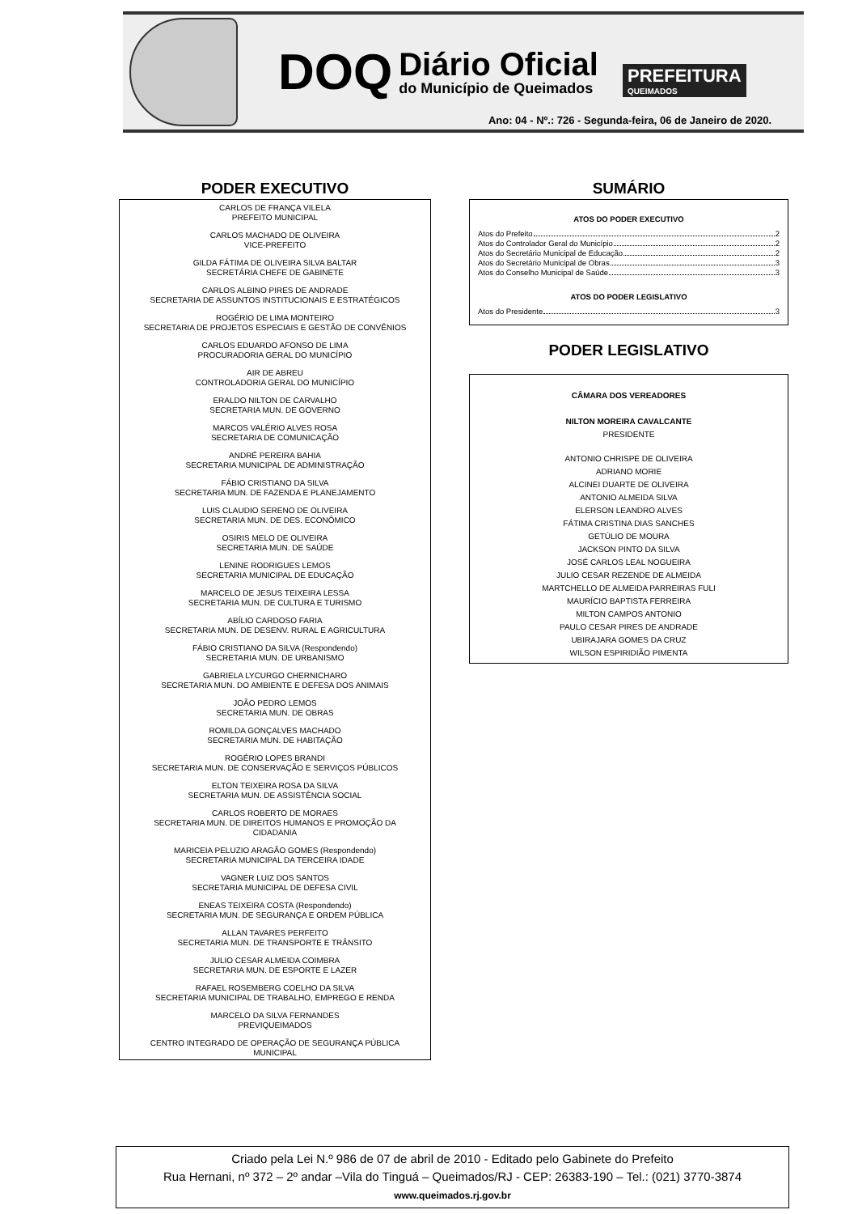DOQ
Diário Oficial
do Município de Queimados
PREFEITURA
QUEIMADOS
Ano: 04 - Nº.: 726 - Segunda-feira, 06 de Janeiro de 2020.
PODER EXECUTIVO
CARLOS DE FRANÇA VILELA
PREFEITO MUNICIPAL
CARLOS MACHADO DE OLIVEIRA
VICE-PREFEITO
GILDA FÁTIMA DE OLIVEIRA SILVA BALTAR
SECRETÁRIA CHEFE DE GABINETE
CARLOS ALBINO PIRES DE ANDRADE
SECRETARIA DE ASSUNTOS INSTITUCIONAIS E ESTRATÉGICOS
ROGÉRIO DE LIMA MONTEIRO
SECRETARIA DE PROJETOS ESPECIAIS E GESTÃO DE CONVÊNIOS
CARLOS EDUARDO AFONSO DE LIMA
PROCURADORIA GERAL DO MUNICÍPIO
AIR DE ABREU
CONTROLADORIA GERAL DO MUNICÍPIO
ERALDO NILTON DE CARVALHO
SECRETARIA MUN. DE GOVERNO
MARCOS VALÉRIO ALVES ROSA
SECRETARIA DE COMUNICAÇÃO
ANDRÉ PEREIRA BAHIA
SECRETARIA MUNICIPAL DE ADMINISTRAÇÃO
FÁBIO CRISTIANO DA SILVA
SECRETARIA MUN. DE FAZENDA E PLANEJAMENTO
LUIS CLAUDIO SERENO DE OLIVEIRA
SECRETARIA MUN. DE DES. ECONÔMICO
OSIRIS MELO DE OLIVEIRA
SECRETARIA MUN. DE SAÚDE
LENINE RODRIGUES LEMOS
SECRETARIA MUNICIPAL DE EDUCAÇÃO
MARCELO DE JESUS TEIXEIRA LESSA
SECRETARIA MUN. DE CULTURA E TURISMO
ABÍLIO CARDOSO FARIA
SECRETARIA MUN. DE DESENV. RURAL E AGRICULTURA
FÁBIO CRISTIANO DA SILVA (Respondendo)
SECRETARIA MUN. DE URBANISMO
GABRIELA LYCURGO CHERNICHARO
SECRETARIA MUN. DO AMBIENTE E DEFESA DOS ANIMAIS
JOÃO PEDRO LEMOS
SECRETARIA MUN. DE OBRAS
ROMILDA GONÇALVES MACHADO
SECRETARIA MUN. DE HABITAÇÃO
ROGÉRIO LOPES BRANDI
SECRETARIA MUN. DE CONSERVAÇÃO E SERVIÇOS PÚBLICOS
ELTON TEIXEIRA ROSA DA SILVA
SECRETARIA MUN. DE ASSISTÊNCIA SOCIAL
CARLOS ROBERTO DE MORAES
SECRETARIA MUN. DE DIREITOS HUMANOS E PROMOÇÃO DA
CIDADANIA
MARICEIA PELUZIO ARAGÃO GOMES (Respondendo)
SECRETARIA MUNICIPAL DA TERCEIRA IDADE
VAGNER LUIZ DOS SANTOS
SECRETARIA MUNICIPAL DE DEFESA CIVIL
ENEAS TEIXEIRA COSTA (Respondendo)
SECRETARIA MUN. DE SEGURANÇA E ORDEM PÚBLICA
ALLAN TAVARES PERFEITO
SECRETARIA MUN. DE TRANSPORTE E TRÂNSITO
JULIO CESAR ALMEIDA COIMBRA
SECRETARIA MUN. DE ESPORTE E LAZER
RAFAEL ROSEMBERG COELHO DA SILVA
SECRETARIA MUNICIPAL DE TRABALHO, EMPREGO E RENDA
MARCELO DA SILVA FERNANDES
PREVIQUEIMADOS
CENTRO INTEGRADO DE OPERAÇÃO DE SEGURANÇA PÚBLICA
MUNICIPAL
SUMÁRIO
ATOS DO PODER EXECUTIVO
Atos do Prefeito 2
Atos do Controlador Geral do Município 2
Atos do Secretário Municipal de Educação 2
Atos do Secretário Municipal de Obras 3
Atos do Conselho Municipal de Saúde 3
ATOS DO PODER LEGISLATIVO
Atos do Presidente 3
PODER LEGISLATIVO
CÂMARA DOS VEREADORES
NILTON MOREIRA CAVALCANTE
PRESIDENTE
ANTONIO CHRISPE DE OLIVEIRA
ADRIANO MORIE
ALCINEI DUARTE DE OLIVEIRA
ANTONIO ALMEIDA SILVA
ELERSON LEANDRO ALVES
FÁTIMA CRISTINA DIAS SANCHES
GETÚLIO DE MOURA
JACKSON PINTO DA SILVA
JOSÉ CARLOS LEAL NOGUEIRA
JULIO CESAR REZENDE DE ALMEIDA
MARTCHELLO DE ALMEIDA PARREIRAS FULI
MAURÍCIO BAPTISTA FERREIRA
MILTON CAMPOS ANTONIO
PAULO CESAR PIRES DE ANDRADE
UBIRAJARA GOMES DA CRUZ
WILSON ESPIRIDIÃO PIMENTA
Criado pela Lei N.º 986 de 07 de abril de 2010 - Editado pelo Gabinete do Prefeito
Rua Hernani, nº 372 – 2º andar –Vila do Tinguá – Queimados/RJ - CEP: 26383-190 – Tel.: (021) 3770-3874
www.queimados.rj.gov.br